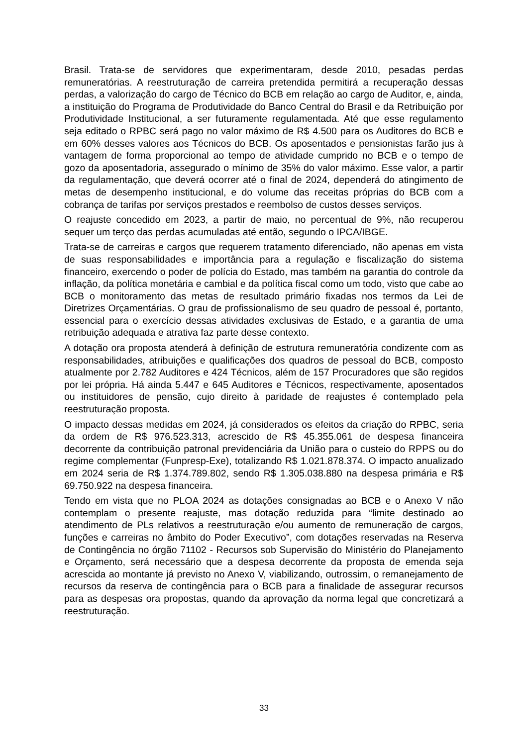Brasil. Trata-se de servidores que experimentaram, desde 2010, pesadas perdas remuneratórias. A reestruturação de carreira pretendida permitirá a recuperação dessas perdas, a valorização do cargo de Técnico do BCB em relação ao cargo de Auditor, e, ainda, a instituição do Programa de Produtividade do Banco Central do Brasil e da Retribuição por Produtividade Institucional, a ser futuramente regulamentada. Até que esse regulamento seja editado o RPBC será pago no valor máximo de R$ 4.500 para os Auditores do BCB e em 60% desses valores aos Técnicos do BCB. Os aposentados e pensionistas farão jus à vantagem de forma proporcional ao tempo de atividade cumprido no BCB e o tempo de gozo da aposentadoria, assegurado o mínimo de 35% do valor máximo. Esse valor, a partir da regulamentação, que deverá ocorrer até o final de 2024, dependerá do atingimento de metas de desempenho institucional, e do volume das receitas próprias do BCB com a cobrança de tarifas por serviços prestados e reembolso de custos desses serviços.
O reajuste concedido em 2023, a partir de maio, no percentual de 9%, não recuperou sequer um terço das perdas acumuladas até então, segundo o IPCA/IBGE.
Trata-se de carreiras e cargos que requerem tratamento diferenciado, não apenas em vista de suas responsabilidades e importância para a regulação e fiscalização do sistema financeiro, exercendo o poder de polícia do Estado, mas também na garantia do controle da inflação, da política monetária e cambial e da política fiscal como um todo, visto que cabe ao BCB o monitoramento das metas de resultado primário fixadas nos termos da Lei de Diretrizes Orçamentárias. O grau de profissionalismo de seu quadro de pessoal é, portanto, essencial para o exercício dessas atividades exclusivas de Estado, e a garantia de uma retribuição adequada e atrativa faz parte desse contexto.
A dotação ora proposta atenderá à definição de estrutura remuneratória condizente com as responsabilidades, atribuições e qualificações dos quadros de pessoal do BCB, composto atualmente por 2.782 Auditores e 424 Técnicos, além de 157 Procuradores que são regidos por lei própria. Há ainda 5.447 e 645 Auditores e Técnicos, respectivamente, aposentados ou instituidores de pensão, cujo direito à paridade de reajustes é contemplado pela reestruturação proposta.
O impacto dessas medidas em 2024, já considerados os efeitos da criação do RPBC, seria da ordem de R$ 976.523.313, acrescido de R$ 45.355.061 de despesa financeira decorrente da contribuição patronal previdenciária da União para o custeio do RPPS ou do regime complementar (Funpresp-Exe), totalizando R$ 1.021.878.374. O impacto anualizado em 2024 seria de R$ 1.374.789.802, sendo R$ 1.305.038.880 na despesa primária e R$ 69.750.922 na despesa financeira.
Tendo em vista que no PLOA 2024 as dotações consignadas ao BCB e o Anexo V não contemplam o presente reajuste, mas dotação reduzida para “limite destinado ao atendimento de PLs relativos a reestruturação e/ou aumento de remuneração de cargos, funções e carreiras no âmbito do Poder Executivo”, com dotações reservadas na Reserva de Contingência no órgão 71102 - Recursos sob Supervisão do Ministério do Planejamento e Orçamento, será necessário que a despesa decorrente da proposta de emenda seja acrescida ao montante já previsto no Anexo V, viabilizando, outrossim, o remanejamento de recursos da reserva de contingência para o BCB para a finalidade de assegurar recursos para as despesas ora propostas, quando da aprovação da norma legal que concretizará a reestruturação.
33